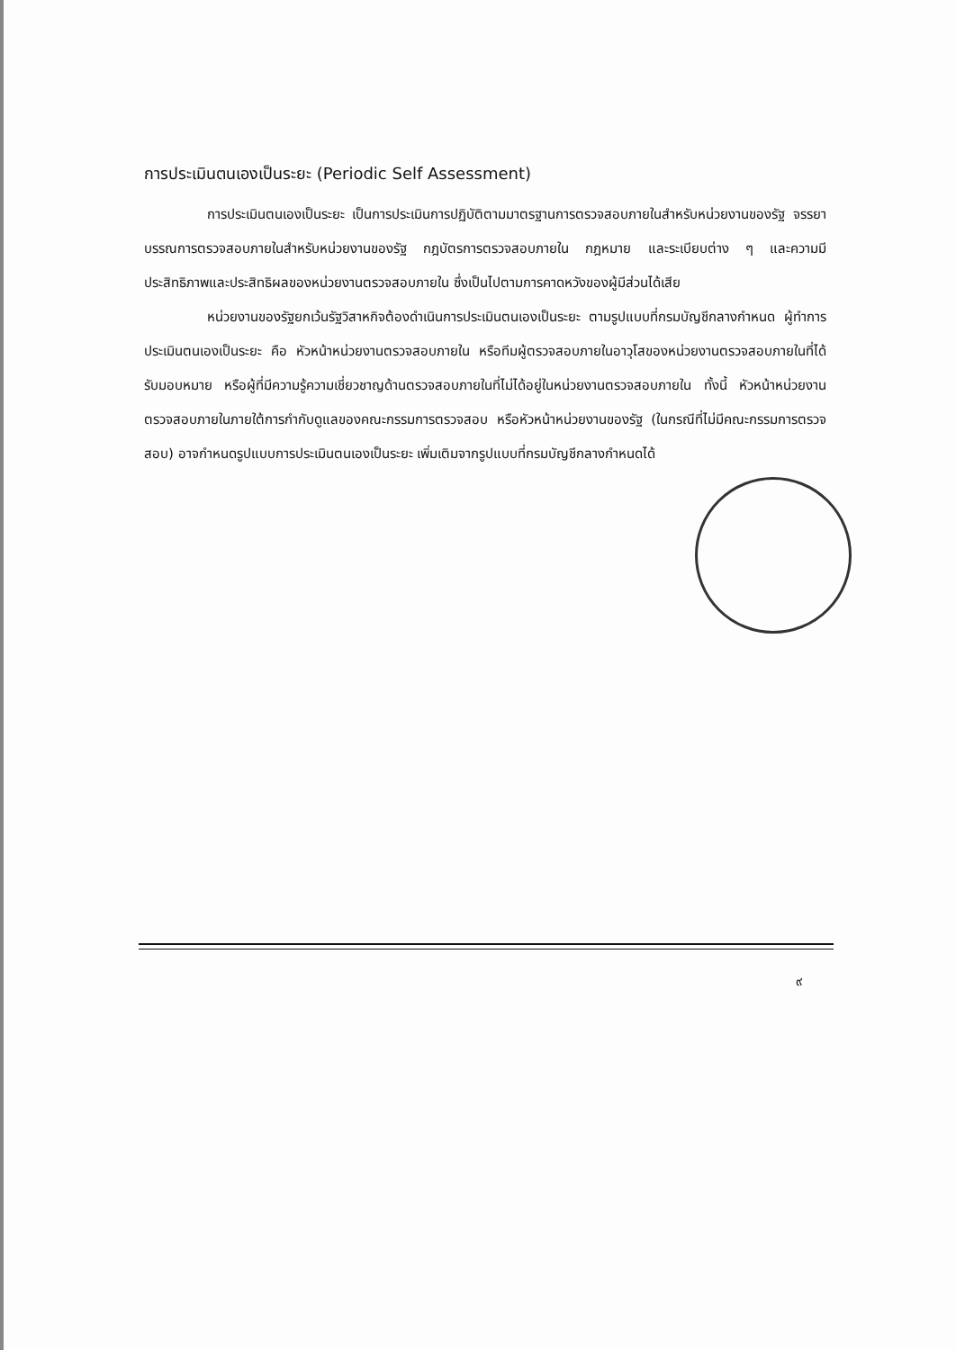การประเมินตนเองเป็นระยะ (Periodic Self Assessment)
การประเมินตนเองเป็นระยะ เป็นการประเมินการปฏิบัติตามมาตรฐานการตรวจสอบภายในสำหรับหน่วยงานของรัฐ จรรยาบรรณการตรวจสอบภายในสำหรับหน่วยงานของรัฐ กฎบัตรการตรวจสอบภายใน กฎหมาย และระเบียบต่าง ๆ และความมีประสิทธิภาพและประสิทธิผลของหน่วยงานตรวจสอบภายใน ซึ่งเป็นไปตามการคาดหวังของผู้มีส่วนได้เสีย
หน่วยงานของรัฐยกเว้นรัฐวิสาหกิจต้องดำเนินการประเมินตนเองเป็นระยะ ตามรูปแบบที่กรมบัญชีกลางกำหนด ผู้ทำการประเมินตนเองเป็นระยะ คือ หัวหน้าหน่วยงานตรวจสอบภายใน หรือทีมผู้ตรวจสอบภายในอาวุโสของหน่วยงานตรวจสอบภายในที่ได้รับมอบหมาย หรือผู้ที่มีความรู้ความเชี่ยวชาญด้านตรวจสอบภายในที่ไม่ได้อยู่ในหน่วยงานตรวจสอบภายใน ทั้งนี้ หัวหน้าหน่วยงานตรวจสอบภายในภายใต้การกำกับดูแลของคณะกรรมการตรวจสอบ หรือหัวหน้าหน่วยงานของรัฐ (ในกรณีที่ไม่มีคณะกรรมการตรวจสอบ) อาจกำหนดรูปแบบการประเมินตนเองเป็นระยะ เพิ่มเติมจากรูปแบบที่กรมบัญชีกลางกำหนดได้
๙